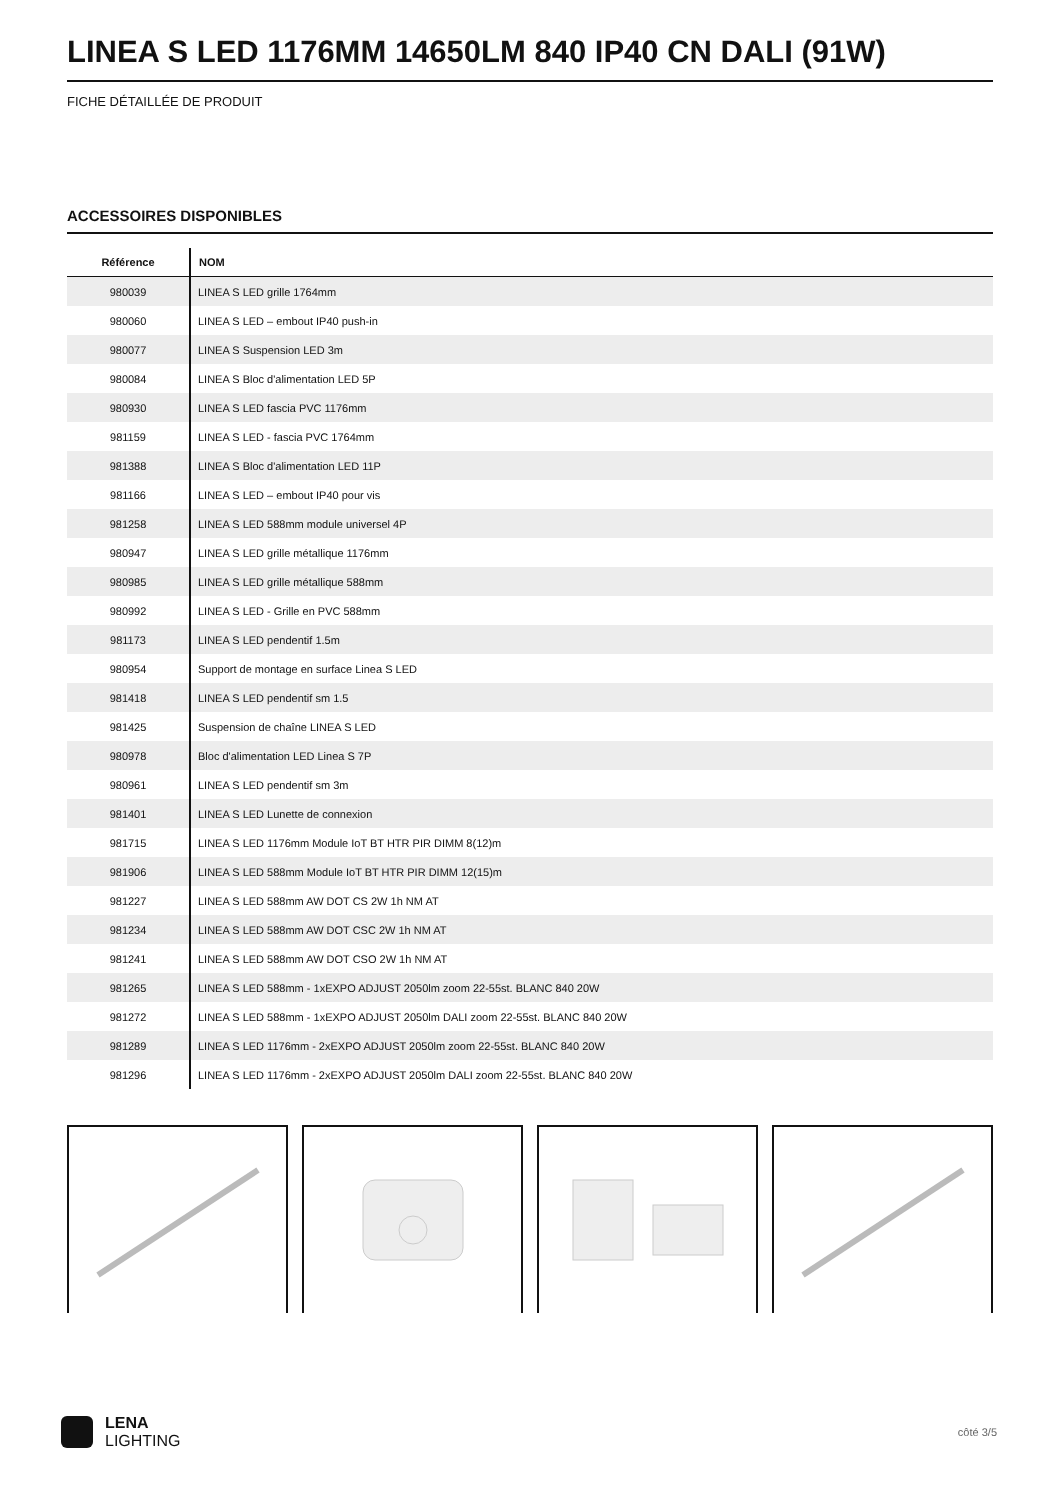LINEA S LED 1176MM 14650LM 840 IP40 CN DALI (91W)
FICHE DÉTAILLÉE DE PRODUIT
ACCESSOIRES DISPONIBLES
| Référence | NOM |
| --- | --- |
| 980039 | LINEA S LED grille 1764mm |
| 980060 | LINEA S LED – embout IP40 push-in |
| 980077 | LINEA S Suspension LED 3m |
| 980084 | LINEA S Bloc d'alimentation LED 5P |
| 980930 | LINEA S LED fascia PVC 1176mm |
| 981159 | LINEA S LED - fascia PVC 1764mm |
| 981388 | LINEA S Bloc d'alimentation LED 11P |
| 981166 | LINEA S LED – embout IP40 pour vis |
| 981258 | LINEA S LED 588mm module universel 4P |
| 980947 | LINEA S LED grille métallique 1176mm |
| 980985 | LINEA S LED grille métallique 588mm |
| 980992 | LINEA S LED - Grille en PVC 588mm |
| 981173 | LINEA S LED pendentif 1.5m |
| 980954 | Support de montage en surface Linea S LED |
| 981418 | LINEA S LED pendentif sm 1.5 |
| 981425 | Suspension de chaîne LINEA S LED |
| 980978 | Bloc d'alimentation LED Linea S 7P |
| 980961 | LINEA S LED pendentif sm 3m |
| 981401 | LINEA S LED Lunette de connexion |
| 981715 | LINEA S LED 1176mm Module IoT BT HTR PIR DIMM 8(12)m |
| 981906 | LINEA S LED 588mm Module IoT BT HTR PIR DIMM 12(15)m |
| 981227 | LINEA S LED 588mm AW DOT CS 2W 1h NM AT |
| 981234 | LINEA S LED 588mm AW DOT CSC 2W 1h NM AT |
| 981241 | LINEA S LED 588mm AW DOT CSO 2W 1h NM AT |
| 981265 | LINEA S LED 588mm - 1xEXPO ADJUST 2050lm zoom 22-55st. BLANC 840 20W |
| 981272 | LINEA S LED 588mm - 1xEXPO ADJUST 2050lm DALI zoom 22-55st. BLANC 840 20W |
| 981289 | LINEA S LED 1176mm - 2xEXPO ADJUST 2050lm zoom 22-55st. BLANC 840 20W |
| 981296 | LINEA S LED 1176mm - 2xEXPO ADJUST 2050lm DALI zoom 22-55st. BLANC 840 20W |
LENA
LIGHTING
côté 3/5